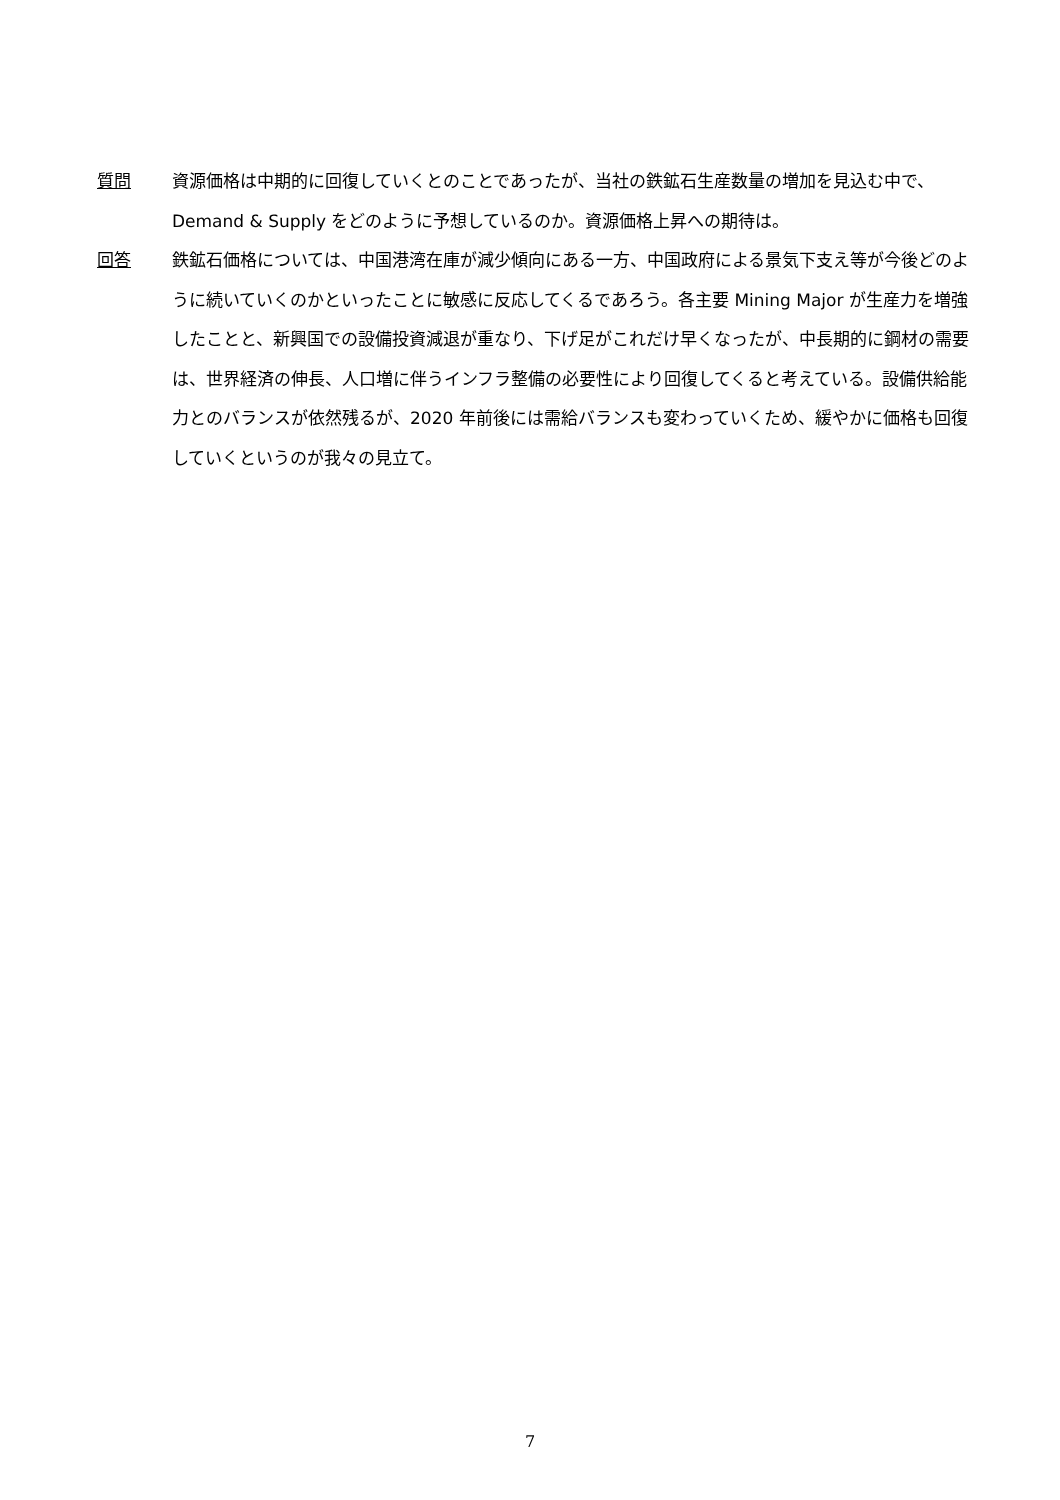質問 資源価格は中期的に回復していくとのことであったが、当社の鉄鉱石生産数量の増加を見込む中で、Demand & Supply をどのように予想しているのか。資源価格上昇への期待は。
回答 鉄鉱石価格については、中国港湾在庫が減少傾向にある一方、中国政府による景気下支え等が今後どのように続いていくのかといったことに敏感に反応してくるであろう。各主要 Mining Major が生産力を増強したことと、新興国での設備投資減退が重なり、下げ足がこれだけ早くなったが、中長期的に鋼材の需要は、世界経済の伸長、人口増に伴うインフラ整備の必要性により回復してくると考えている。設備供給能力とのバランスが依然残るが、2020 年前後には需給バランスも変わっていくため、緩やかに価格も回復していくというのが我々の見立て。
7